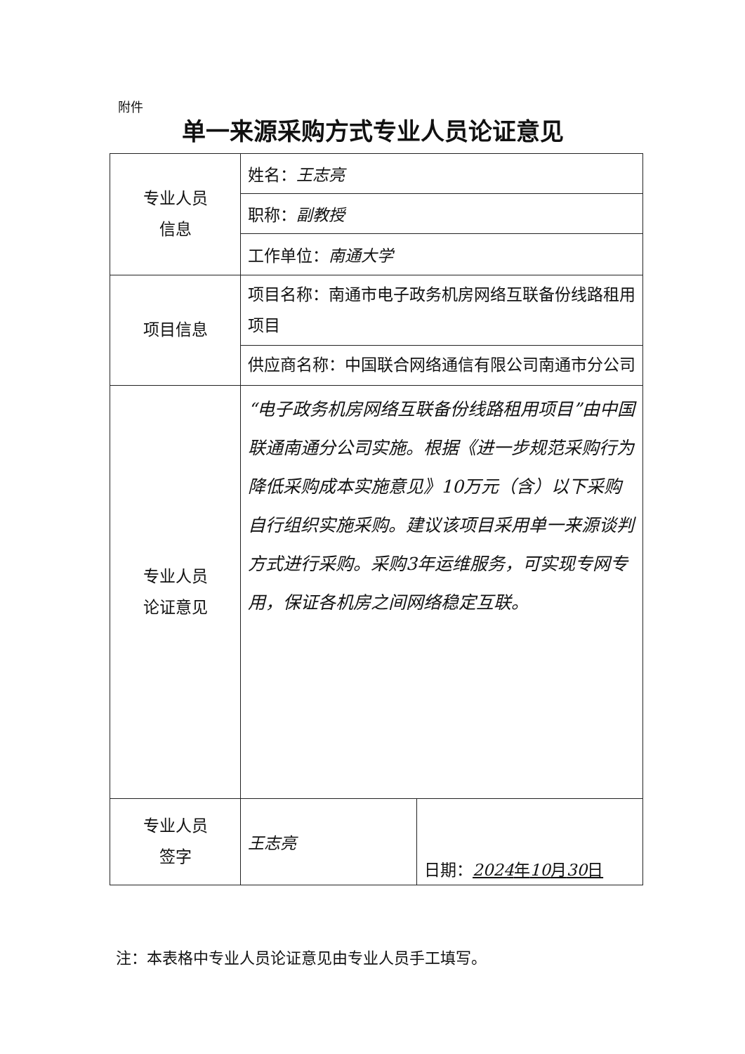附件
单一来源采购方式专业人员论证意见
| 专业人员 信息 | 姓名： 王志亮 | |
| | 职称： 副教授 | |
| | 工作单位： 南通大学 | |
| 项目信息 | 项目名称：南通市电子政务机房网络互联备份线路租用项目 | |
| | 供应商名称：中国联合网络通信有限公司南通市分公司 | |
| 专业人员 论证意见 | “电子政务机房网络互联备份线路租用项目”由中国联通南通分公司实施。根据《进一步规范采购行为降低采购成本实施意见》10万元（含）以下采购自行组织实施采购。建议该项目采用单一来源谈判方式进行采购。采购3年运维服务，可实现专网专用，保证各机房之间网络稳定互联。 | |
| 专业人员 签字 | 王志亮 | 日期： 2024 年 10 月 30 日 |
注：本表格中专业人员论证意见由专业人员手工填写。